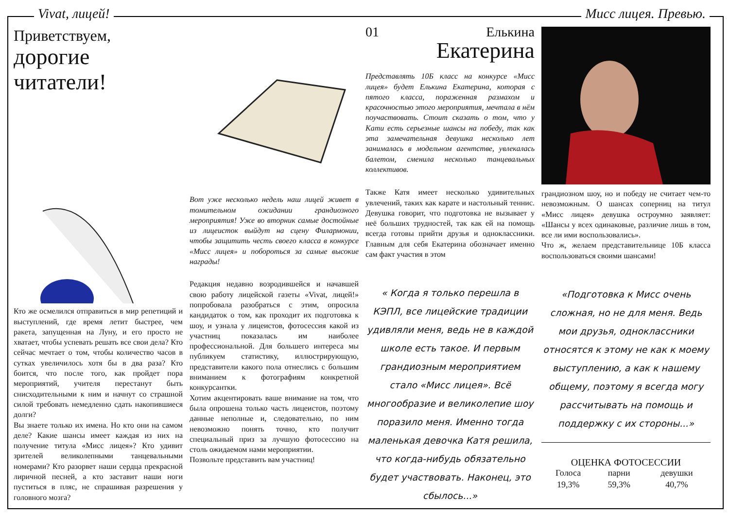Vivat, лицей! Мисс лицея. Превью.
Приветствуем,
дорогие читатели!
Кто же осмелился отправиться в мир репетиций и выступлений, где время летит быстрее, чем ракета, запущенная на Луну, и его просто не хватает, чтобы успевать решать все свои дела? Кто сейчас мечтает о том, чтобы количество часов в сутках увеличилось хотя бы в два раза? Кто боится, что после того, как пройдет пора мероприятий, учителя перестанут быть снисходительными к ним и начнут со страшной силой требовать немедленно сдать накопившиеся долги?
Вы знаете только их имена. Но кто они на самом деле? Какие шансы имеет каждая из них на получение титула «Мисс лицея»? Кто удивит зрителей великолепными танцевальными номерами? Кто разорвет наши сердца прекрасной лиричной песней, а кто заставит наши ноги пуститься в пляс, не спрашивая разрешения у головного мозга?
Вот уже несколько недель наш лицей живет в томительном ожидании грандиозного мероприятия! Уже во вторник самые достойные из лицеисток выйдут на сцену Филармонии, чтобы защитить честь своего класса в конкурсе «Мисс лицея» и побороться за самые высокие награды!
Редакция недавно возродившейся и начавшей свою работу лицейской газеты «Vivat, лицей!» попробовала разобраться с этим, опросила кандидаток о том, как проходит их подготовка к шоу, и узнала у лицеистов, фотосессия какой из участниц показалась им наиболее профессиональной. Для большего интереса мы публикуем статистику, иллюстрирующую, представители какого пола отнеслись с большим вниманием к фотографиям конкретной конкурсантки.
Хотим акцентировать ваше внимание на том, что была опрошена только часть лицеистов, поэтому данные неполные и, следовательно, по ним невозможно понять точно, кто получит специальный приз за лучшую фотосессию на столь ожидаемом нами мероприятии.
Позвольте представить вам участниц!
01 Елькина
Екатерина
Представлять 10Б класс на конкурсе «Мисс лицея» будет Елькина Екатерина, которая с пятого класса, пораженная размахом и красочностью этого мероприятия, мечтала в нём поучаствовать. Стоит сказать о том, что у Кати есть серьезные шансы на победу, так как эта замечательная девушка несколько лет занималась в модельном агентстве, увлекалась балетом, сменила несколько танцевальных коллективов.
Также Катя имеет несколько удивительных увлечений, таких как карате и настольный теннис. Девушка говорит, что подготовка не вызывает у неё больших трудностей, так как ей на помощь всегда готовы прийти друзья и одноклассники. Главным для себя Екатерина обозначает именно сам факт участия в этом
« Когда я только перешла в КЭПЛ, все лицейские традиции удивляли меня, ведь не в каждой школе есть такое. И первым грандиозным мероприятием стало «Мисс лицея». Всё многообразие и великолепие шоу поразило меня. Именно тогда маленькая девочка Катя решила, что когда-нибудь обязательно будет участвовать. Наконец, это сбылось...»
грандиозном шоу, но и победу не считает чем-то невозможным. О шансах соперниц на титул «Мисс лицея» девушка остроумно заявляет: «Шансы у всех одинаковые, различие лишь в том, все ли ими воспользовались».
Что ж, желаем представительнице 10Б класса воспользоваться своими шансами!
«Подготовка к Мисс очень сложная, но не для меня. Ведь мои друзья, одноклассники относятся к этому не как к моему выступлению, а как к нашему общему, поэтому я всегда могу рассчитывать на помощь и поддержку с их стороны...»
ОЦЕНКА ФОТОСЕССИИ
| Голоса | парни | девушки |
| --- | --- | --- |
| 19,3% | 59,3% | 40,7% |